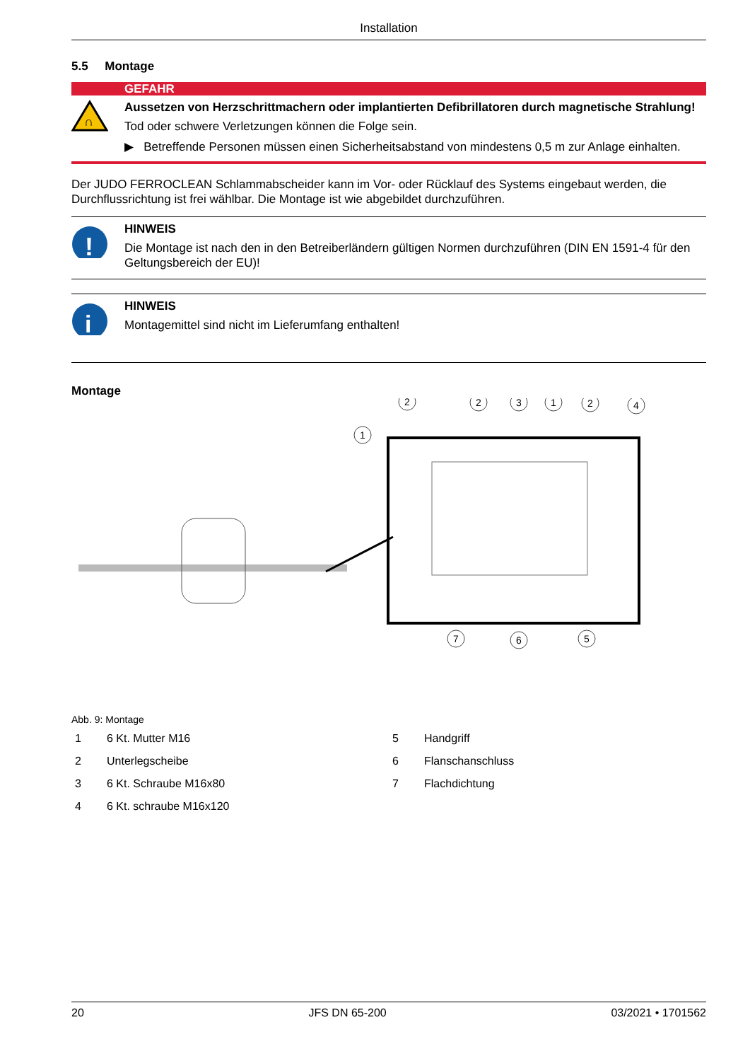Installation
5.5 Montage
GEFAHR
∩
Aussetzen von Herzschrittmachern oder implantierten Defibrillatoren durch magnetische Strahlung!
Tod oder schwere Verletzungen können die Folge sein.
▶ Betreffende Personen müssen einen Sicherheitsabstand von mindestens 0,5 m zur Anlage einhalten.
Der JUDO FERROCLEAN Schlammabscheider kann im Vor- oder Rücklauf des Systems eingebaut werden, die Durchflussrichtung ist frei wählbar. Die Montage ist wie abgebildet durchzuführen.
!
HINWEIS
Die Montage ist nach den in den Betreiberländern gültigen Normen durchzuführen (DIN EN 1591-4 für den Geltungsbereich der EU)!
i
HINWEIS
Montagemittel sind nicht im Lieferumfang enthalten!
Montage
1
2
2
3
1
2
4
7
6
5
Abb. 9: Montage
1 6 Kt. Mutter M16 5 Handgriff
2 Unterlegscheibe 6 Flanschanschluss
3 6 Kt. Schraube M16x80 7 Flachdichtung
4 6 Kt. schraube M16x120
20 JFS DN 65-200 03/2021 • 1701562